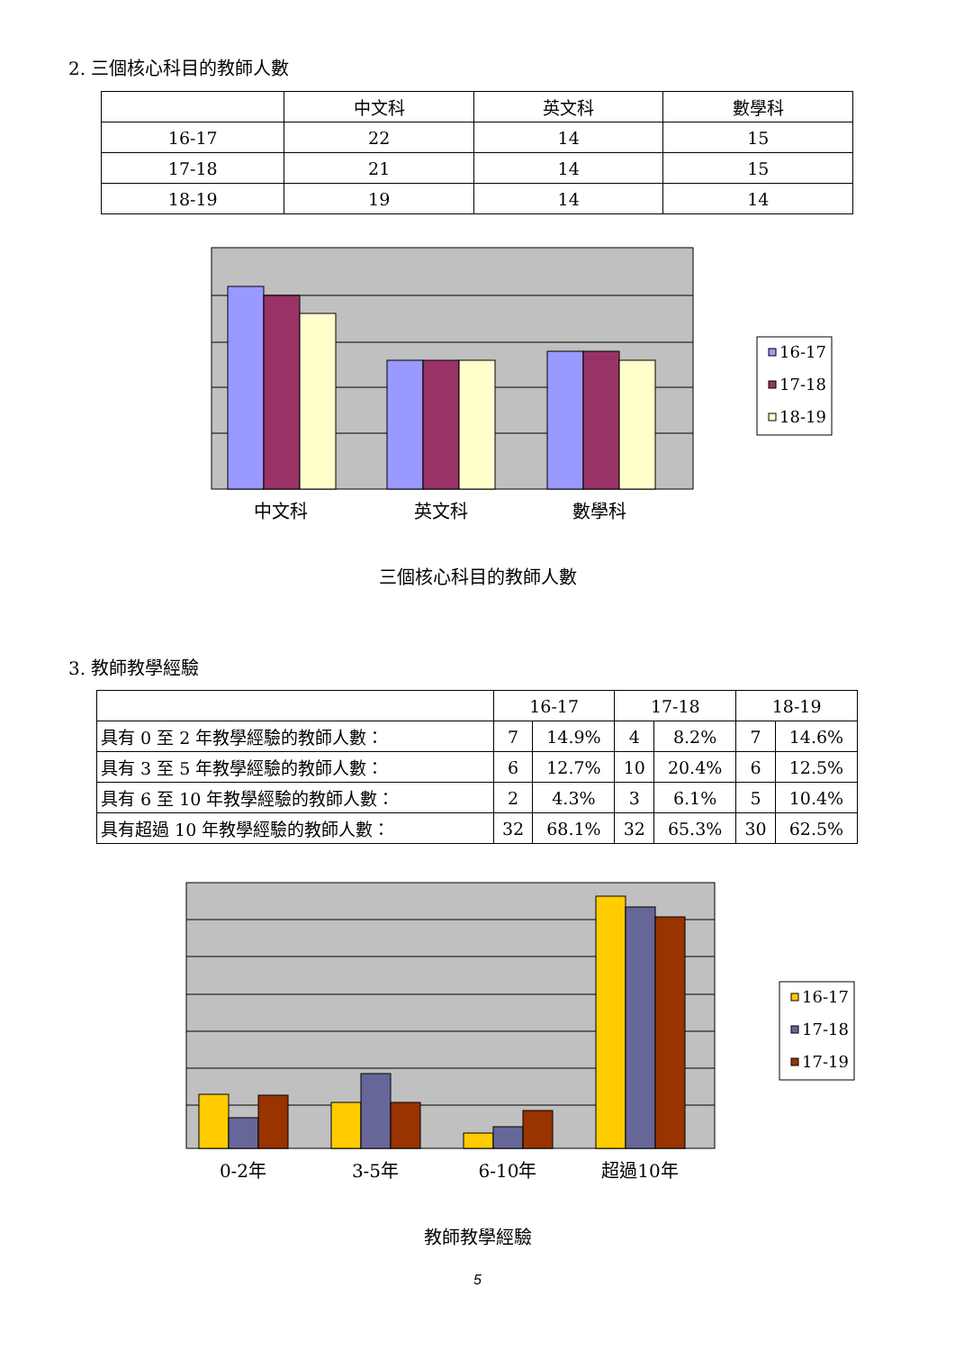2. 三個核心科目的教師人數
| | 中文科 | 英文科 | 數學科 |
| --- | --- | --- | --- |
| 16-17 | 22 | 14 | 15 |
| 17-18 | 21 | 14 | 15 |
| 18-19 | 19 | 14 | 14 |
中文科
英文科
數學科
16-17
17-18
18-19
三個核心科目的教師人數
3. 教師教學經驗
| | 16-17 | | 17-18 | | 18-19 | |
| --- | --- | --- | --- | --- | --- | --- |
| 具有 0 至 2 年教學經驗的教師人數： | 7 | 14.9% | 4 | 8.2% | 7 | 14.6% |
| 具有 3 至 5 年教學經驗的教師人數： | 6 | 12.7% | 10 | 20.4% | 6 | 12.5% |
| 具有 6 至 10 年教學經驗的教師人數： | 2 | 4.3% | 3 | 6.1% | 5 | 10.4% |
| 具有超過 10 年教學經驗的教師人數： | 32 | 68.1% | 32 | 65.3% | 30 | 62.5% |
0-2年
3-5年
6-10年
超過10年
16-17
17-18
17-19
教師教學經驗
5